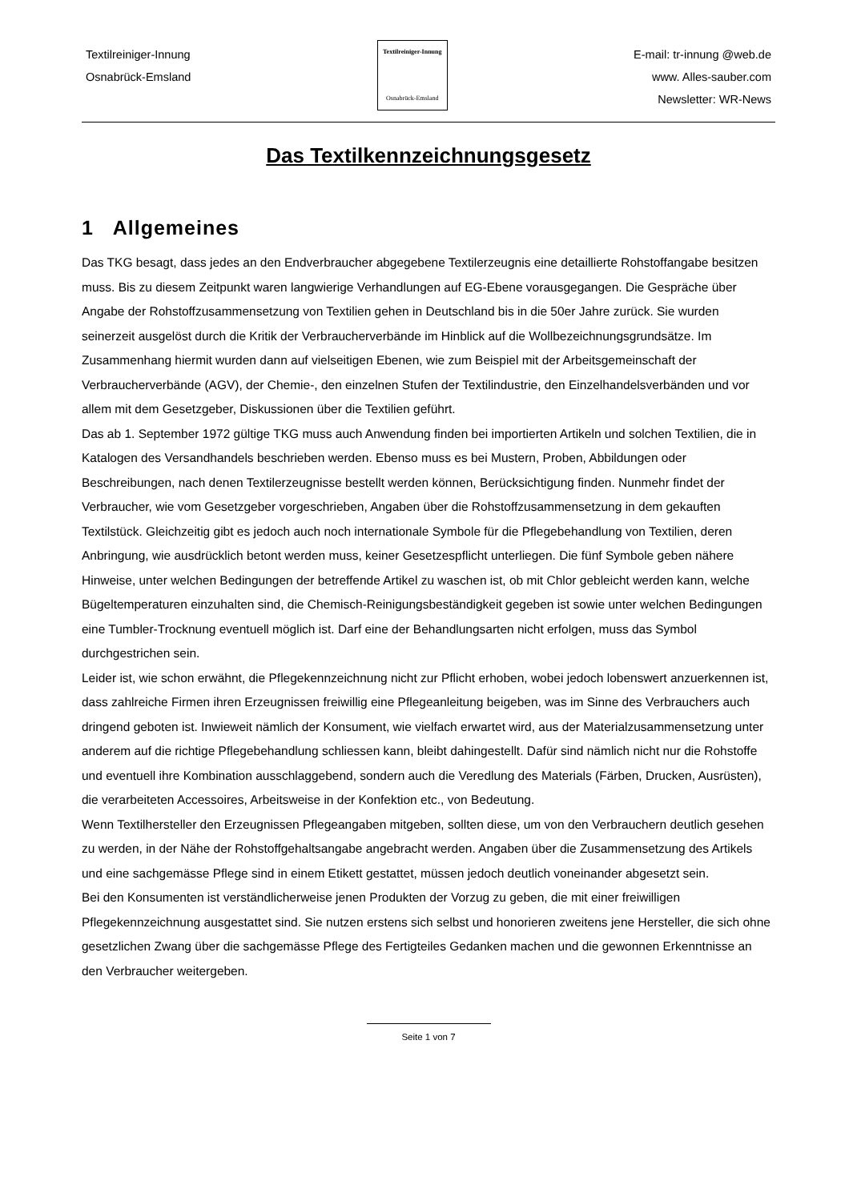Textilreiniger-Innung
Osnabrück-Emsland
Textilreiniger-Innung
Osnabrück-Emsland
E-mail: tr-innung @web.de
www. Alles-sauber.com
Newsletter: WR-News
Das Textilkennzeichnungsgesetz
1 Allgemeines
Das TKG besagt, dass jedes an den Endverbraucher abgegebene Textilerzeugnis eine detaillierte Rohstoffangabe besitzen muss. Bis zu diesem Zeitpunkt waren langwierige Verhandlungen auf EG-Ebene vorausgegangen. Die Gespräche über Angabe der Rohstoffzusammensetzung von Textilien gehen in Deutschland bis in die 50er Jahre zurück. Sie wurden seinerzeit ausgelöst durch die Kritik der Verbraucherverbände im Hinblick auf die Wollbezeichnungsgrundsätze. Im Zusammenhang hiermit wurden dann auf vielseitigen Ebenen, wie zum Beispiel mit der Arbeitsgemeinschaft der Verbraucherverbände (AGV), der Chemie-, den einzelnen Stufen der Textilindustrie, den Einzelhandelsverbänden und vor allem mit dem Gesetzgeber, Diskussionen über die Textilien geführt.
Das ab 1. September 1972 gültige TKG muss auch Anwendung finden bei importierten Artikeln und solchen Textilien, die in Katalogen des Versandhandels beschrieben werden. Ebenso muss es bei Mustern, Proben, Abbildungen oder Beschreibungen, nach denen Textilerzeugnisse bestellt werden können, Berücksichtigung finden. Nunmehr findet der Verbraucher, wie vom Gesetzgeber vorgeschrieben, Angaben über die Rohstoffzusammensetzung in dem gekauften Textilstück. Gleichzeitig gibt es jedoch auch noch internationale Symbole für die Pflegebehandlung von Textilien, deren Anbringung, wie ausdrücklich betont werden muss, keiner Gesetzespflicht unterliegen. Die fünf Symbole geben nähere Hinweise, unter welchen Bedingungen der betreffende Artikel zu waschen ist, ob mit Chlor gebleicht werden kann, welche Bügeltemperaturen einzuhalten sind, die Chemisch-Reinigungsbeständigkeit gegeben ist sowie unter welchen Bedingungen eine Tumbler-Trocknung eventuell möglich ist. Darf eine der Behandlungsarten nicht erfolgen, muss das Symbol durchgestrichen sein.
Leider ist, wie schon erwähnt, die Pflegekennzeichnung nicht zur Pflicht erhoben, wobei jedoch lobenswert anzuerkennen ist, dass zahlreiche Firmen ihren Erzeugnissen freiwillig eine Pflegeanleitung beigeben, was im Sinne des Verbrauchers auch dringend geboten ist. Inwieweit nämlich der Konsument, wie vielfach erwartet wird, aus der Materialzusammensetzung unter anderem auf die richtige Pflegebehandlung schliessen kann, bleibt dahingestellt. Dafür sind nämlich nicht nur die Rohstoffe und eventuell ihre Kombination ausschlaggebend, sondern auch die Veredlung des Materials (Färben, Drucken, Ausrüsten), die verarbeiteten Accessoires, Arbeitsweise in der Konfektion etc., von Bedeutung.
Wenn Textilhersteller den Erzeugnissen Pflegeangaben mitgeben, sollten diese, um von den Verbrauchern deutlich gesehen zu werden, in der Nähe der Rohstoffgehaltsangabe angebracht werden. Angaben über die Zusammensetzung des Artikels und eine sachgemässe Pflege sind in einem Etikett gestattet, müssen jedoch deutlich voneinander abgesetzt sein.
Bei den Konsumenten ist verständlicherweise jenen Produkten der Vorzug zu geben, die mit einer freiwilligen Pflegekennzeichnung ausgestattet sind. Sie nutzen erstens sich selbst und honorieren zweitens jene Hersteller, die sich ohne gesetzlichen Zwang über die sachgemässe Pflege des Fertigteiles Gedanken machen und die gewonnen Erkenntnisse an den Verbraucher weitergeben.
Seite 1 von 7